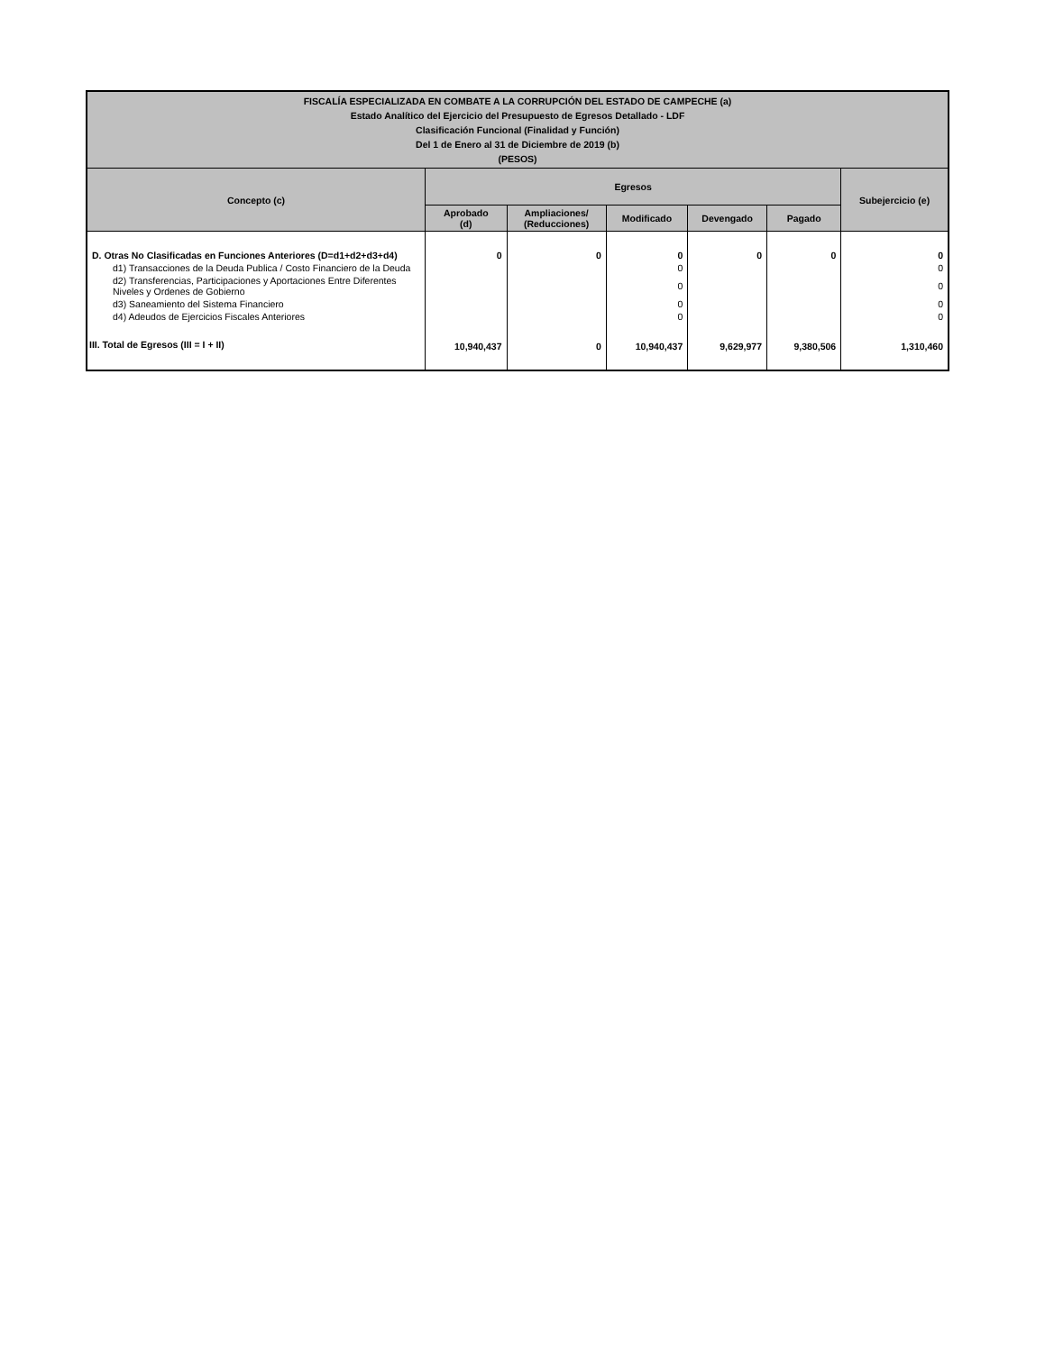| FISCALÍA ESPECIALIZADA EN COMBATE A LA CORRUPCIÓN DEL ESTADO DE CAMPECHE (a) Estado Analítico del Ejercicio del Presupuesto de Egresos Detallado - LDF Clasificación Funcional (Finalidad y Función) Del 1 de Enero al 31 de Diciembre de 2019 (b) (PESOS) | | | | | | |
| --- | --- | --- | --- | --- | --- | --- |
| Concepto (c) | Egresos | | | | | Subejercicio (e) |
| | Aprobado (d) | Ampliaciones/ (Reducciones) | Modificado | Devengado | Pagado | |
| D. Otras No Clasificadas en Funciones Anteriores (D=d1+d2+d3+d4) | 0 | 0 | 0 | 0 | 0 | 0 |
| d1) Transacciones de la Deuda Publica / Costo Financiero de la Deuda | | | 0 | | | 0 |
| d2) Transferencias, Participaciones y Aportaciones Entre Diferentes Niveles y Ordenes de Gobierno | | | 0 | | | 0 |
| d3) Saneamiento del Sistema Financiero | | | 0 | | | 0 |
| d4) Adeudos de Ejercicios Fiscales Anteriores | | | 0 | | | 0 |
| III. Total de Egresos (III = I + II) | 10,940,437 | 0 | 10,940,437 | 9,629,977 | 9,380,506 | 1,310,460 |